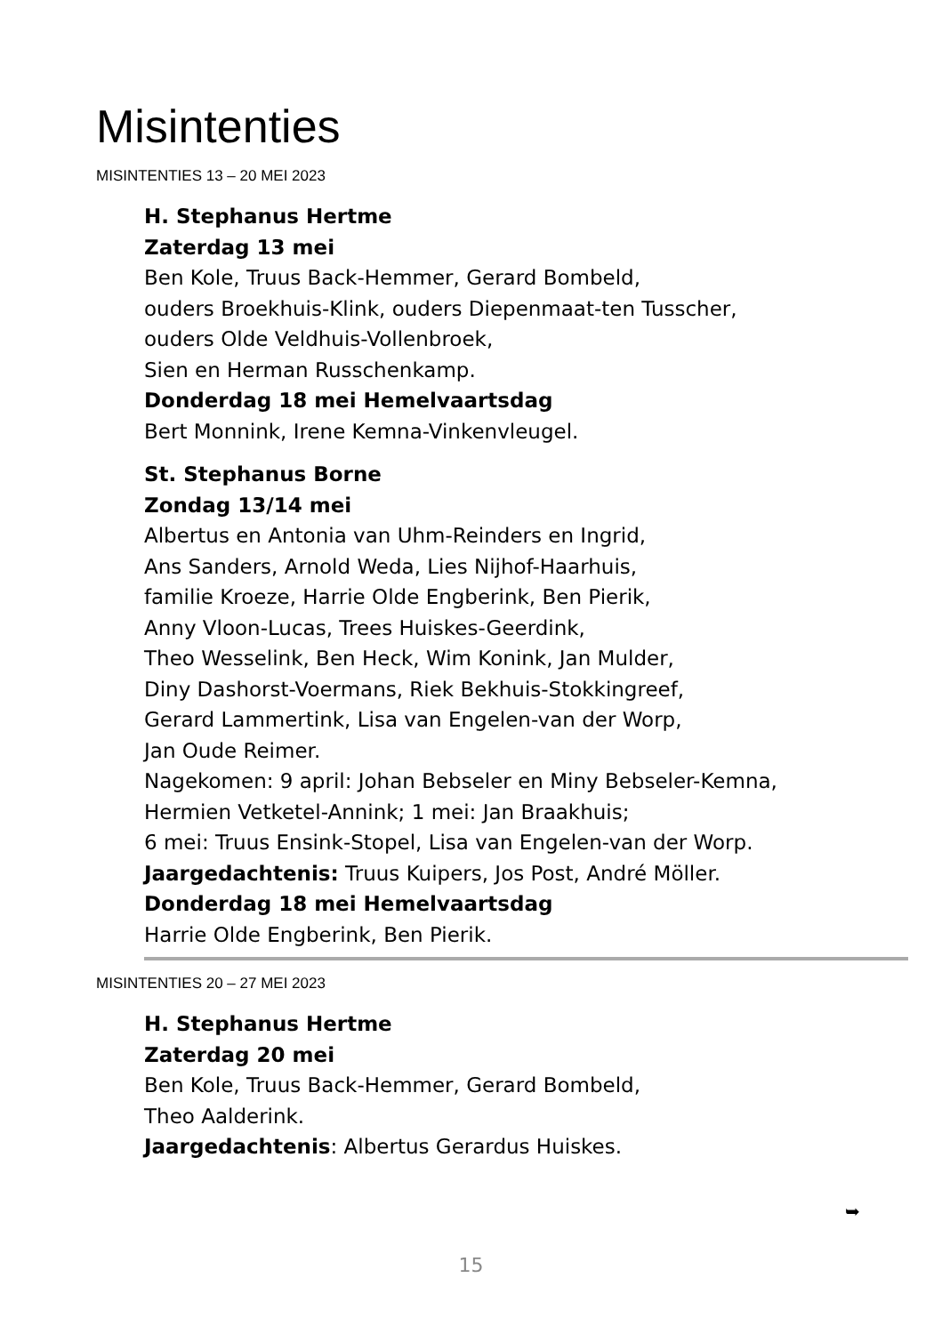Misintenties
MISINTENTIES 13 – 20 MEI 2023
H. Stephanus Hertme
Zaterdag 13 mei
Ben Kole, Truus Back-Hemmer, Gerard Bombeld,
ouders Broekhuis-Klink, ouders Diepenmaat-ten Tusscher,
ouders Olde Veldhuis-Vollenbroek,
Sien en Herman Russchenkamp.
Donderdag 18 mei Hemelvaartsdag
Bert Monnink, Irene Kemna-Vinkenvleugel.
St. Stephanus Borne
Zondag 13/14 mei
Albertus en Antonia van Uhm-Reinders en Ingrid,
Ans Sanders, Arnold Weda, Lies Nijhof-Haarhuis,
familie Kroeze, Harrie Olde Engberink, Ben Pierik,
Anny Vloon-Lucas, Trees Huiskes-Geerdink,
Theo Wesselink, Ben Heck, Wim Konink, Jan Mulder,
Diny Dashorst-Voermans, Riek Bekhuis-Stokkingreef,
Gerard Lammertink, Lisa van Engelen-van der Worp,
Jan Oude Reimer.
Nagekomen: 9 april: Johan Bebseler en Miny Bebseler-Kemna,
Hermien Vetketel-Annink; 1 mei: Jan Braakhuis;
6 mei: Truus Ensink-Stopel, Lisa van Engelen-van der Worp.
Jaargedachtenis: Truus Kuipers, Jos Post, André Möller.
Donderdag 18 mei Hemelvaartsdag
Harrie Olde Engberink, Ben Pierik.
MISINTENTIES 20 – 27 MEI 2023
H. Stephanus Hertme
Zaterdag 20 mei
Ben Kole, Truus Back-Hemmer, Gerard Bombeld,
Theo Aalderink.
Jaargedachtenis: Albertus Gerardus Huiskes.
➥
15